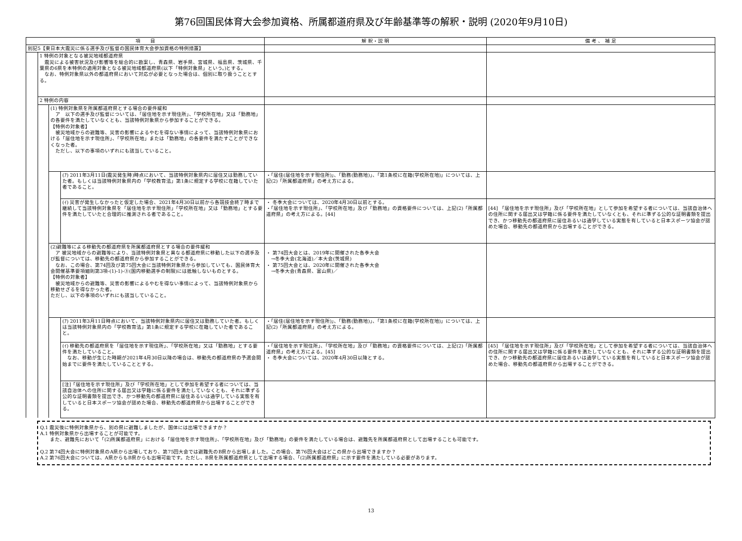第76回国民体育大会参加資格、所属都道府県及び年齢基準等の解釈・説明 (2020年9月10日)
| 項 目 | | | | 解 釈・説 明 | 備 考 、 補 足 |
| --- | --- | --- | --- | --- | --- |
| 別記5【東日本大震災に係る選手及び監督の国民体育大会参加資格の特例措置】 | | | | | |
| | 1 特例の対象となる被災地域都道府県 震災による被害状況及び影響等を総合的に勘案し、青森県、岩手県、宮城県、福島県、茨城県、千葉県の6県を本特例の適用対象となる被災地域都道府県(以下「特例対象県」という。)とする。 なお、特例対象県以外の都道府県において対応が必要となった場合は、個別に取り扱うこととする。 | | | | |
| | 2 特例の内容 | | | | |
| | | (1) 特例対象県を所属都道府県とする場合の要件緩和 ア 以下の選手及び監督については、「居住地を示す現住所」、「学校所在地」又は「勤務地」の各要件を満たしていなくとも、当該特例対象県から参加することができる。 【特例の対象者】 被災地域からの避難等、災害の影響によるやむを得ない事情によって、当該特例対象県における「居住地を示す現住所」、「学校所在地」または「勤務地」の各要件を満たすことができなくなった者。 ただし、以下の事項のいずれにも該当していること。 | | | |
| | | | (ｱ) 2011年3月11日(震災発生時)時点において、当該特例対象県内に居住又は勤務していた者。もしくは当該特例対象県内の「学校教育法」第1条に規定する学校に在籍していた者であること。 | ・「居住(居住地を示す現住所)」、「勤務(勤務地)」、「第1条校に在籍(学校所在地)」については、上記(2)「所属都道府県」の考え方による。 | |
| | | | (ｲ) 災害が発生しなかったと仮定した場合、2021年4月30日以前から各競技会終了時まで継続して当該特例対象県を「居住地を示す現住所」「学校所在地」又は「勤務地」とする要件を満たしていたと合理的に推測される者であること。 | ・ 冬季大会については、2020年4月30日以前とする。 ・「居住地を示す現住所」、「学校所在地」及び「勤務地」の資格要件については、上記(2)「所属都道府県」の考え方による。[44] | [44] 「居住地を示す現住所」及び「学校所在地」として参加を希望する者については、当該自治体への住所に関する届出又は学籍に係る要件を満たしていなくとも、それに準ずる公的な証明書類を提出でき、かつ移動先の都道府県に居住あるいは通学している実態を有していると日本スポーツ協会が認めた場合、移動先の都道府県から出場することができる。 |
| | | (2)避難等による移動先の都道府県を所属都道府県とする場合の要件緩和 ア 被災地域からの避難等により、当該特例対象県と異なる都道府県に移動した以下の選手及び監督については、移動先の都道府県から参加することができる。 なお、この場合、第74回及び第75回大会に当該特例対象県から参加していても、国民体育大会開催基準要項細則第3項-(1)-1)-③(国内移動選手の制限)には抵触しないものとする。 【特例の対象者】 被災地域からの避難等、災害の影響によるやむを得ない事情によって、当該特例対象県から移動せざるを得なかった者。 ただし、以下の事項のいずれにも該当していること。 | | ・ 第74回大会とは、2019年に開催された各季大会 →冬季大会(北海道)／本大会(茨城県) ・ 第75回大会とは、2020年に開催された各季大会 →冬季大会(青森県、富山県)／ | |
| | | | (ｱ) 2011年3月11日時点において、当該特例対象県内に居住又は勤務していた者。もしくは当該特例対象県内の「学校教育法」第1条に規定する学校に在籍していた者であること。 | ・「居住(居住地を示す現住所)」、「勤務(勤務地)」、「第1条校に在籍(学校所在地)」については、上記(2)「所属都道府県」の考え方による。 | |
| | | | (ｲ) 移動先の都道府県を「居住地を示す現住所」、「学校所在地」又は「勤務地」とする要件を満たしていること。 なお、移動が生じた時期が2021年4月30日以降の場合は、移動先の都道府県の予選会開始までに要件を満たしていることとする。 | ・「居住地を示す現住所」、「学校所在地」及び「勤務地」の資格要件については、上記(2)「所属都道府県」の考え方による。[45] ・ 冬季大会については、2020年4月30日以降とする。 | [45] 「居住地を示す現住所」及び「学校所在地」として参加を希望する者については、当該自治体への住所に関する届出又は学籍に係る要件を満たしていなくとも、それに準ずる公的な証明書類を提出でき、かつ移動先の都道府県に居住あるいは通学している実態を有していると日本スポーツ協会が認めた場合、移動先の都道府県から出場することができる。 |
| | | | [注]「居住地を示す現住所」及び「学校所在地」として参加を希望する者については、当該自治体への住所に関する届出又は学籍に係る要件を満たしていなくとも、それに準ずる公的な証明書類を提出でき、かつ移動先の都道府県に居住あるいは通学している実態を有していると日本スポーツ協会が認めた場合、移動先の都道府県から出場することができる。 | | |
Q.1 震災後に特例対象県から、別の県に避難しましたが、国体には出場できますか？
A.1 特例対象県から出場することが可能です。
　　また、避難先において「(2)所属都道府県」における「居住地を示す現住所」、「学校所在地」及び「勤務地」の要件を満たしている場合は、避難先を所属都道府県として出場することも可能です。
Q.2 第74回大会に特例対象県のA県から出場しており、第75回大会では避難先のB県から出場しました。この場合、第76回大会はどこの県から出場できますか？
A.2 第76回大会については、A県からもB県からも出場可能です。ただし、B県を所属都道府県として出場する場合、「(2)所属都道府県」に示す要件を満たしている必要があります。
13